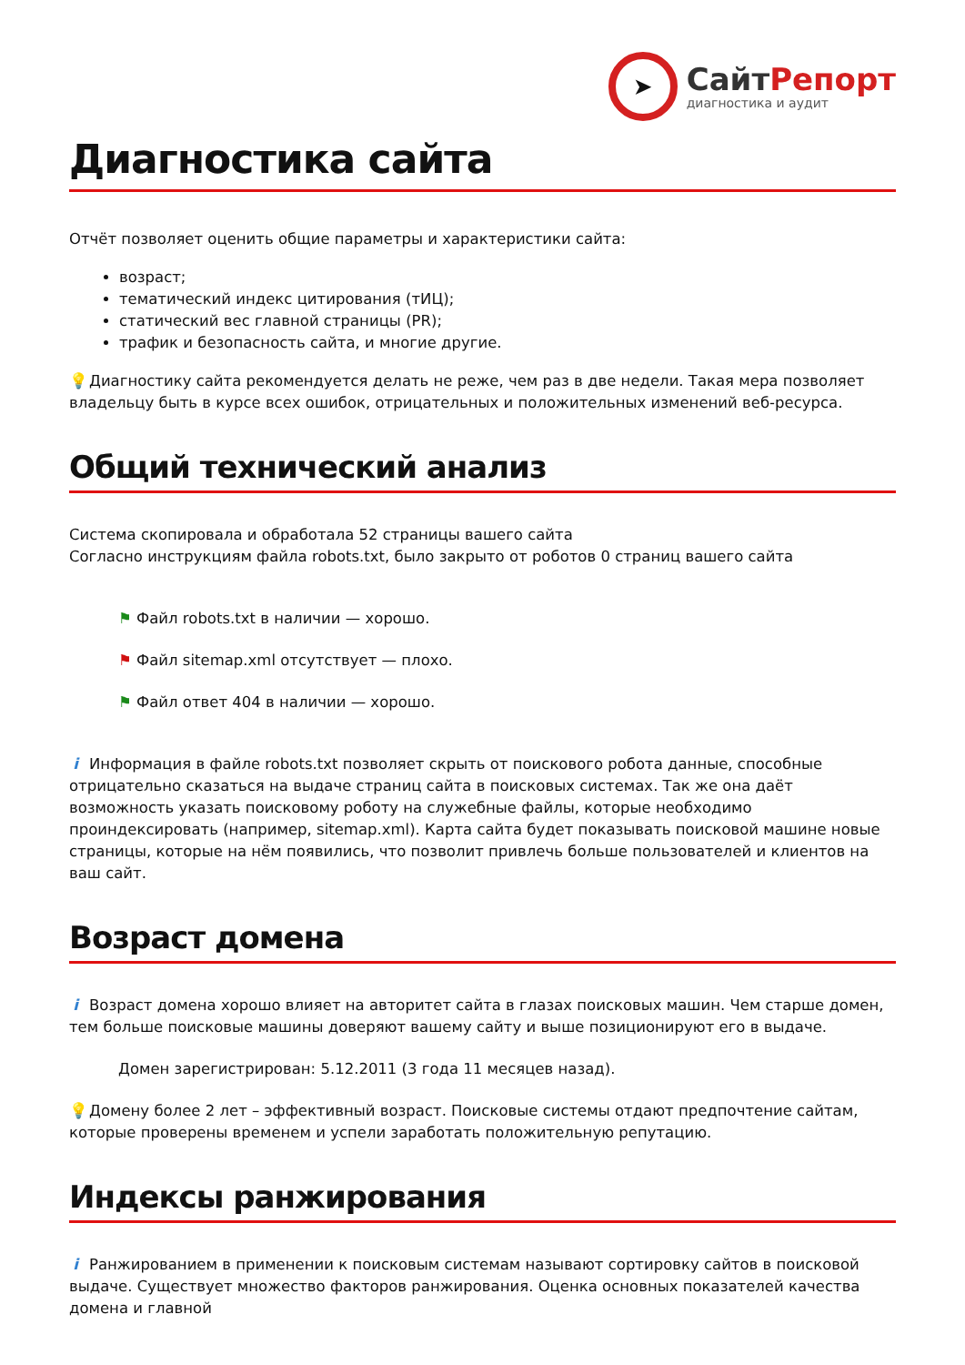➤
СайтРепорт
диагностика и аудит
Диагностика сайта
Отчёт позволяет оценить общие параметры и характеристики сайта:
возраст;
тематический индекс цитирования (тИЦ);
статический вес главной страницы (PR);
трафик и безопасность сайта, и многие другие.
💡 Диагностику сайта рекомендуется делать не реже, чем раз в две недели. Такая мера позволяет владельцу быть в курсе всех ошибок, отрицательных и положительных изменений веб-ресурса.
Общий технический анализ
Система скопировала и обработала 52 страницы вашего сайта
Согласно инструкциям файла robots.txt, было закрыто от роботов 0 страниц вашего сайта
⚑ Файл robots.txt в наличии — хорошо.
⚑ Файл sitemap.xml отсутствует — плохо.
⚑ Файл ответ 404 в наличии — хорошо.
i Информация в файле robots.txt позволяет скрыть от поискового робота данные, способные отрицательно сказаться на выдаче страниц сайта в поисковых системах. Так же она даёт возможность указать поисковому роботу на служебные файлы, которые необходимо проиндексировать (например, sitemap.xml). Карта сайта будет показывать поисковой машине новые страницы, которые на нём появились, что позволит привлечь больше пользователей и клиентов на ваш сайт.
Возраст домена
i Возраст домена хорошо влияет на авторитет сайта в глазах поисковых машин. Чем старше домен, тем больше поисковые машины доверяют вашему сайту и выше позиционируют его в выдаче.
Домен зарегистрирован: 5.12.2011 (3 года 11 месяцев назад).
💡 Домену более 2 лет – эффективный возраст. Поисковые системы отдают предпочтение сайтам, которые проверены временем и успели заработать положительную репутацию.
Индексы ранжирования
i Ранжированием в применении к поисковым системам называют сортировку сайтов в поисковой выдаче. Существует множество факторов ранжирования. Оценка основных показателей качества домена и главной